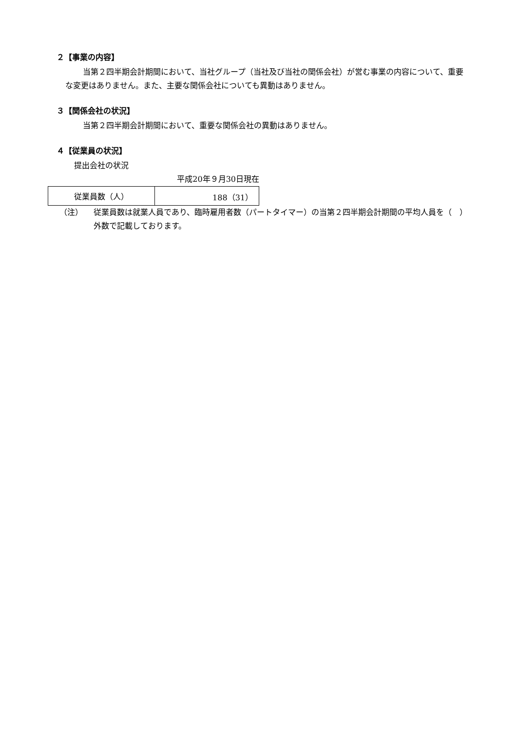２【事業の内容】
当第２四半期会計期間において、当社グループ（当社及び当社の関係会社）が営む事業の内容について、重要な変更はありません。また、主要な関係会社についても異動はありません。
３【関係会社の状況】
当第２四半期会計期間において、重要な関係会社の異動はありません。
４【従業員の状況】
提出会社の状況
平成20年９月30日現在
| 従業員数（人） | 188（31） |
（注）
従業員数は就業人員であり、臨時雇用者数（パートタイマー）の当第２四半期会計期間の平均人員を（　）外数で記載しております。